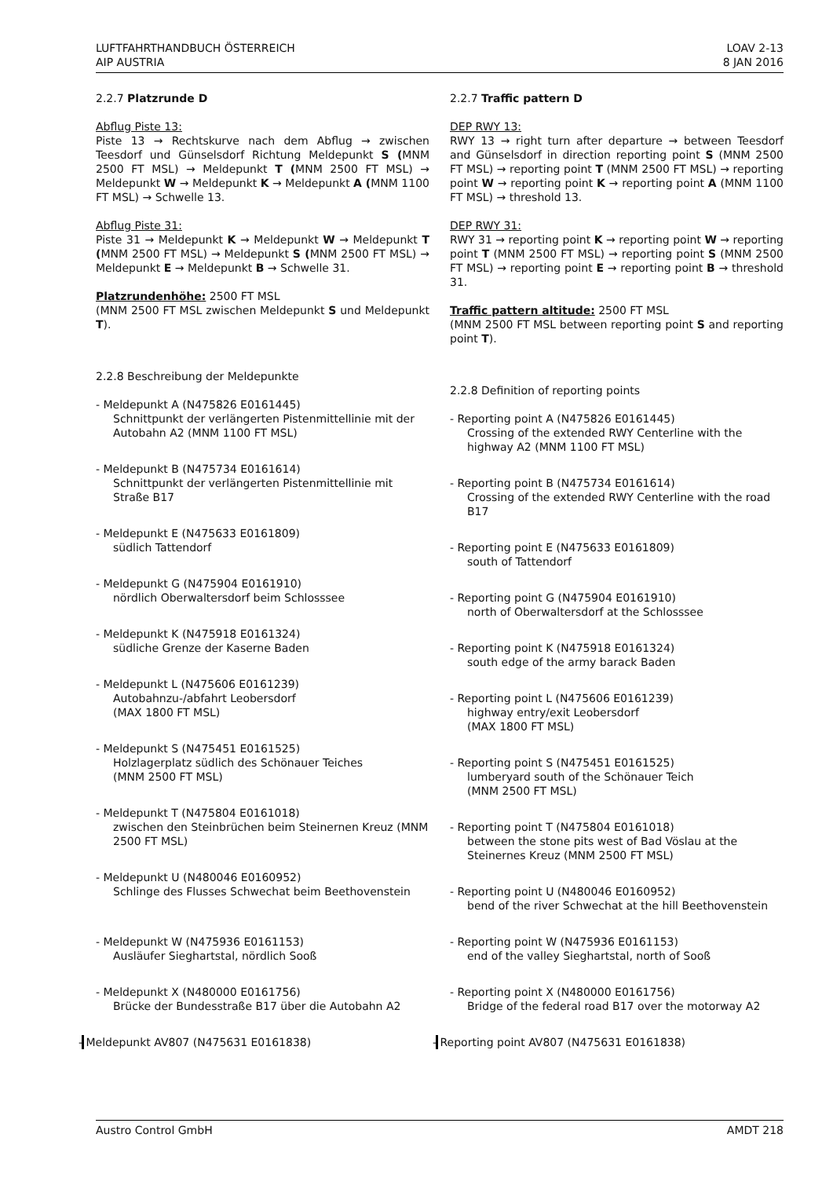LUFTFAHRTHANDBUCH ÖSTERREICH
AIP AUSTRIA
LOAV 2-13
8 JAN 2016
2.2.7 Platzrunde D
Abflug Piste 13:
Piste 13 → Rechtskurve nach dem Abflug → zwischen Teesdorf und Günselsdorf Richtung Meldepunkt S (MNM 2500 FT MSL) → Meldepunkt T (MNM 2500 FT MSL) → Meldepunkt W → Meldepunkt K → Meldepunkt A (MNM 1100 FT MSL) → Schwelle 13.
Abflug Piste 31:
Piste 31 → Meldepunkt K → Meldepunkt W → Meldepunkt T (MNM 2500 FT MSL) → Meldepunkt S (MNM 2500 FT MSL) → Meldepunkt E → Meldepunkt B → Schwelle 31.
Platzrundenhöhe: 2500 FT MSL
(MNM 2500 FT MSL zwischen Meldepunkt S und Meldepunkt T).
2.2.8 Beschreibung der Meldepunkte
- Meldepunkt A (N475826 E0161445)
Schnittpunkt der verlängerten Pistenmittellinie mit der Autobahn A2 (MNM 1100 FT MSL)
- Meldepunkt B (N475734 E0161614)
Schnittpunkt der verlängerten Pistenmittellinie mit Straße B17
- Meldepunkt E (N475633 E0161809)
südlich Tattendorf
- Meldepunkt G (N475904 E0161910)
nördlich Oberwaltersdorf beim Schlosssee
- Meldepunkt K (N475918 E0161324)
südliche Grenze der Kaserne Baden
- Meldepunkt L (N475606 E0161239)
Autobahnzu-/abfahrt Leobersdorf
(MAX 1800 FT MSL)
- Meldepunkt S (N475451 E0161525)
Holzlagerplatz südlich des Schönauer Teiches
(MNM 2500 FT MSL)
- Meldepunkt T (N475804 E0161018)
zwischen den Steinbrüchen beim Steinernen Kreuz (MNM 2500 FT MSL)
- Meldepunkt U (N480046 E0160952)
Schlinge des Flusses Schwechat beim Beethovenstein
- Meldepunkt W (N475936 E0161153)
Ausläufer Sieghartstal, nördlich Sooß
- Meldepunkt X (N480000 E0161756)
Brücke der Bundesstraße B17 über die Autobahn A2
- Meldepunkt AV807 (N475631 E0161838)
2.2.7 Traffic pattern D
DEP RWY 13:
RWY 13 → right turn after departure → between Teesdorf and Günselsdorf in direction reporting point S (MNM 2500 FT MSL) → reporting point T (MNM 2500 FT MSL) → reporting point W → reporting point K → reporting point A (MNM 1100 FT MSL) → threshold 13.
DEP RWY 31:
RWY 31 → reporting point K → reporting point W → reporting point T (MNM 2500 FT MSL) → reporting point S (MNM 2500 FT MSL) → reporting point E → reporting point B → threshold 31.
Traffic pattern altitude: 2500 FT MSL
(MNM 2500 FT MSL between reporting point S and reporting point T).
2.2.8 Definition of reporting points
- Reporting point A (N475826 E0161445)
Crossing of the extended RWY Centerline with the highway A2 (MNM 1100 FT MSL)
- Reporting point B (N475734 E0161614)
Crossing of the extended RWY Centerline with the road B17
- Reporting point E (N475633 E0161809)
south of Tattendorf
- Reporting point G (N475904 E0161910)
north of Oberwaltersdorf at the Schlosssee
- Reporting point K (N475918 E0161324)
south edge of the army barack Baden
- Reporting point L (N475606 E0161239)
highway entry/exit Leobersdorf
(MAX 1800 FT MSL)
- Reporting point S (N475451 E0161525)
lumberyard south of the Schönauer Teich
(MNM 2500 FT MSL)
- Reporting point T (N475804 E0161018)
between the stone pits west of Bad Vöslau at the Steinernes Kreuz (MNM 2500 FT MSL)
- Reporting point U (N480046 E0160952)
bend of the river Schwechat at the hill Beethovenstein
- Reporting point W (N475936 E0161153)
end of the valley Sieghartstal, north of Sooß
- Reporting point X (N480000 E0161756)
Bridge of the federal road B17 over the motorway A2
- Reporting point AV807 (N475631 E0161838)
Austro Control GmbH AMDT 218